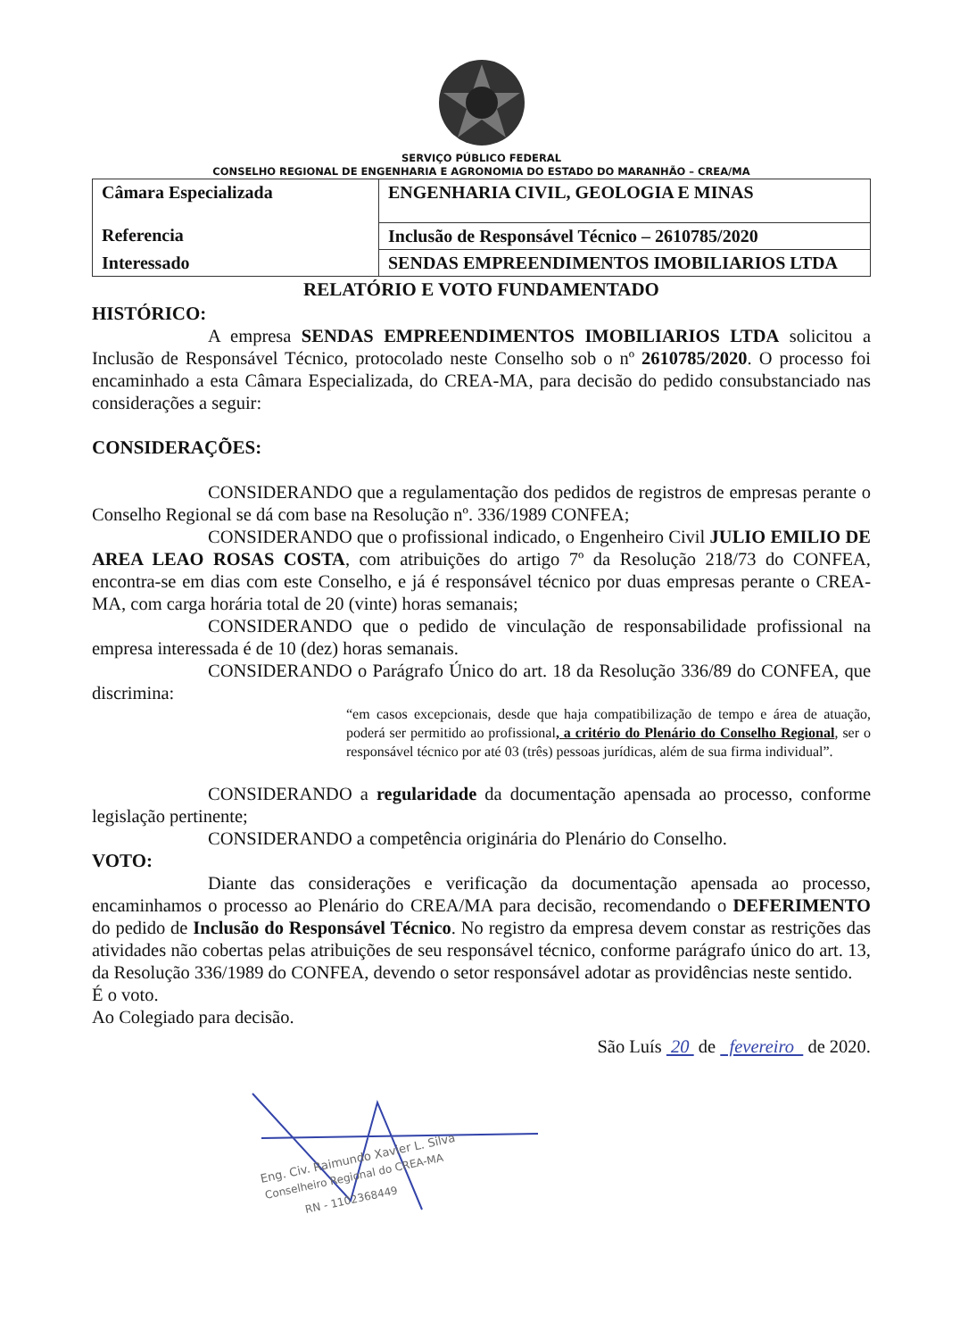SERVIÇO PÚBLICO FEDERAL
CONSELHO REGIONAL DE ENGENHARIA E AGRONOMIA DO ESTADO DO MARANHÃO – CREA/MA
| Câmara Especializada | ENGENHARIA CIVIL, GEOLOGIA E MINAS |
| Referencia | Inclusão de Responsável Técnico – 2610785/2020 |
| Interessado | SENDAS EMPREENDIMENTOS IMOBILIARIOS LTDA |
RELATÓRIO E VOTO FUNDAMENTADO
HISTÓRICO:
A empresa SENDAS EMPREENDIMENTOS IMOBILIARIOS LTDA solicitou a Inclusão de Responsável Técnico, protocolado neste Conselho sob o nº 2610785/2020. O processo foi encaminhado a esta Câmara Especializada, do CREA-MA, para decisão do pedido consubstanciado nas considerações a seguir:
CONSIDERAÇÕES:
CONSIDERANDO que a regulamentação dos pedidos de registros de empresas perante o Conselho Regional se dá com base na Resolução nº. 336/1989 CONFEA;
CONSIDERANDO que o profissional indicado, o Engenheiro Civil JULIO EMILIO DE AREA LEAO ROSAS COSTA, com atribuições do artigo 7º da Resolução 218/73 do CONFEA, encontra-se em dias com este Conselho, e já é responsável técnico por duas empresas perante o CREA-MA, com carga horária total de 20 (vinte) horas semanais;
CONSIDERANDO que o pedido de vinculação de responsabilidade profissional na empresa interessada é de 10 (dez) horas semanais.
CONSIDERANDO o Parágrafo Único do art. 18 da Resolução 336/89 do CONFEA, que discrimina:
“em casos excepcionais, desde que haja compatibilização de tempo e área de atuação, poderá ser permitido ao profissional, a critério do Plenário do Conselho Regional, ser o responsável técnico por até 03 (três) pessoas jurídicas, além de sua firma individual”.
CONSIDERANDO a regularidade da documentação apensada ao processo, conforme legislação pertinente;
CONSIDERANDO a competência originária do Plenário do Conselho.
VOTO:
Diante das considerações e verificação da documentação apensada ao processo, encaminhamos o processo ao Plenário do CREA/MA para decisão, recomendando o DEFERIMENTO do pedido de Inclusão do Responsável Técnico. No registro da empresa devem constar as restrições das atividades não cobertas pelas atribuições de seu responsável técnico, conforme parágrafo único do art. 13, da Resolução 336/1989 do CONFEA, devendo o setor responsável adotar as providências neste sentido.
É o voto.
Ao Colegiado para decisão.
São Luís 20 de fevereiro de 2020.
Eng. Civ. Raimundo Xavier L. Silva
Conselheiro Regional do CREA-MA
RN - 1102368449